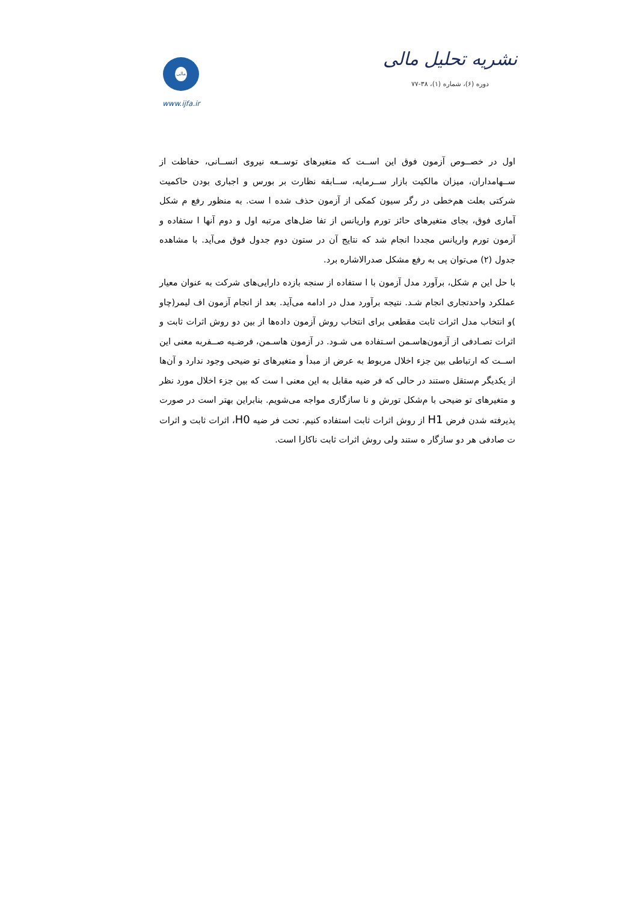نشریه تحلیل مالی
دوره (۶)، شماره (۱)، ۳۸-۷۷
مالی
www.ijfa.ir
اول در خصــوص آزمون فوق این اســت که متغیرهای توســعه نیروی انســانی، حفاظت از ســهامداران، میزان مالکیت بازار ســرمایه، ســابقه نظارت بر بورس و اجباری بودن حاکمیت شرکتی بعلت هم‌خطی در رگر سیون کمکی از آزمون حذف شده ا ست. به منظور رفع م شکل آماری فوق، بجای متغیرهای حائز تورم واریانس از تفا ضل‌های مرتبه اول و دوم آنها ا ستفاده و آزمون تورم واریانس مجددا انجام شد که نتایج آن در ستون دوم جدول فوق می‌آید. با مشاهده جدول (۲) می‌توان پی به رفع مشکل صدرالاشاره برد.
با حل این م شکل، برآورد مدل آزمون با ا ستفاده از سنجه بازده دارایی‌های شرکت به عنوان معیار عملکرد واحدتجاری انجام شـد. نتیجه برآورد مدل در ادامه می‌آید. بعد از انجام آزمون اف لیمر(چاو )و انتخاب مدل اثرات ثابت مقطعی برای انتخاب روش آزمون داده‌ها از بین دو روش اثرات ثابت و اثرات تصـادفی از آزمون‌هاسـمن اسـتفاده می شـود. در آزمون هاسـمن، فرضـیه صــفربه معنی این اســت که ارتباطی بین جزء اخلال مربوط به عرض از مبدأ و متغیرهای تو ضیحی وجود ندارد و آن‌ها از یکدیگر م‌ستقل ه‌ستند در حالی که فر ضیه مقابل به این معنی ا ست که بین جزء اخلال مورد نظر و متغیرهای تو ضیحی با م‌شکل تورش و نا سازگاری مواجه می‌شویم. بنابراین بهتر است در صورت پذیرفته شدن فرض H1 از روش اثرات ثابت استفاده کنیم. تحت فر ضیه H0، اثرات ثابت و اثرات ت صادفی هر دو سازگار ه ستند ولی روش اثرات ثابت ناکارا است.